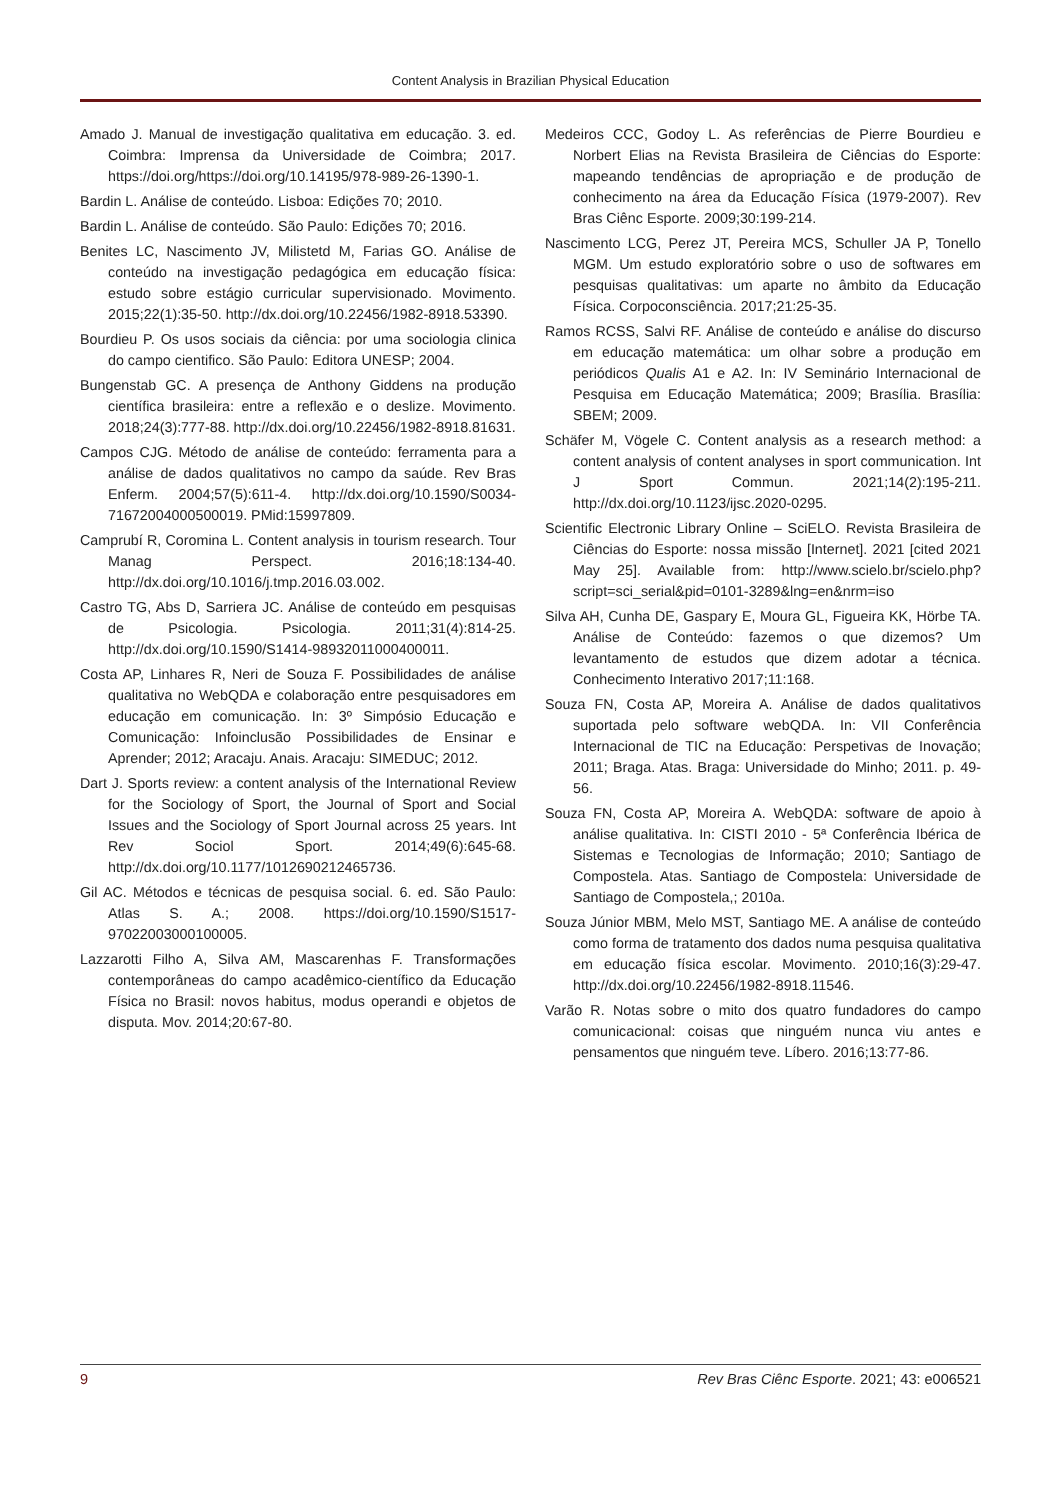Content Analysis in Brazilian Physical Education
Amado J. Manual de investigação qualitativa em educação. 3. ed. Coimbra: Imprensa da Universidade de Coimbra; 2017. https://doi.org/https://doi.org/10.14195/978-989-26-1390-1.
Bardin L. Análise de conteúdo. Lisboa: Edições 70; 2010.
Bardin L. Análise de conteúdo. São Paulo: Edições 70; 2016.
Benites LC, Nascimento JV, Milistetd M, Farias GO. Análise de conteúdo na investigação pedagógica em educação física: estudo sobre estágio curricular supervisionado. Movimento. 2015;22(1):35-50. http://dx.doi.org/10.22456/1982-8918.53390.
Bourdieu P. Os usos sociais da ciência: por uma sociologia clinica do campo cientifico. São Paulo: Editora UNESP; 2004.
Bungenstab GC. A presença de Anthony Giddens na produção científica brasileira: entre a reflexão e o deslize. Movimento. 2018;24(3):777-88. http://dx.doi.org/10.22456/1982-8918.81631.
Campos CJG. Método de análise de conteúdo: ferramenta para a análise de dados qualitativos no campo da saúde. Rev Bras Enferm. 2004;57(5):611-4. http://dx.doi.org/10.1590/S0034-71672004000500019. PMid:15997809.
Camprubí R, Coromina L. Content analysis in tourism research. Tour Manag Perspect. 2016;18:134-40. http://dx.doi.org/10.1016/j.tmp.2016.03.002.
Castro TG, Abs D, Sarriera JC. Análise de conteúdo em pesquisas de Psicologia. Psicologia. 2011;31(4):814-25. http://dx.doi.org/10.1590/S1414-98932011000400011.
Costa AP, Linhares R, Neri de Souza F. Possibilidades de análise qualitativa no WebQDA e colaboração entre pesquisadores em educação em comunicação. In: 3º Simpósio Educação e Comunicação: Infoinclusão Possibilidades de Ensinar e Aprender; 2012; Aracaju. Anais. Aracaju: SIMEDUC; 2012.
Dart J. Sports review: a content analysis of the International Review for the Sociology of Sport, the Journal of Sport and Social Issues and the Sociology of Sport Journal across 25 years. Int Rev Sociol Sport. 2014;49(6):645-68. http://dx.doi.org/10.1177/1012690212465736.
Gil AC. Métodos e técnicas de pesquisa social. 6. ed. São Paulo: Atlas S. A.; 2008. https://doi.org/10.1590/S1517-97022003000100005.
Lazzarotti Filho A, Silva AM, Mascarenhas F. Transformações contemporâneas do campo acadêmico-científico da Educação Física no Brasil: novos habitus, modus operandi e objetos de disputa. Mov. 2014;20:67-80.
Medeiros CCC, Godoy L. As referências de Pierre Bourdieu e Norbert Elias na Revista Brasileira de Ciências do Esporte: mapeando tendências de apropriação e de produção de conhecimento na área da Educação Física (1979-2007). Rev Bras Ciênc Esporte. 2009;30:199-214.
Nascimento LCG, Perez JT, Pereira MCS, Schuller JA P, Tonello MGM. Um estudo exploratório sobre o uso de softwares em pesquisas qualitativas: um aparte no âmbito da Educação Física. Corpoconsciência. 2017;21:25-35.
Ramos RCSS, Salvi RF. Análise de conteúdo e análise do discurso em educação matemática: um olhar sobre a produção em periódicos Qualis A1 e A2. In: IV Seminário Internacional de Pesquisa em Educação Matemática; 2009; Brasília. Brasília: SBEM; 2009.
Schäfer M, Vögele C. Content analysis as a research method: a content analysis of content analyses in sport communication. Int J Sport Commun. 2021;14(2):195-211. http://dx.doi.org/10.1123/ijsc.2020-0295.
Scientific Electronic Library Online – SciELO. Revista Brasileira de Ciências do Esporte: nossa missão [Internet]. 2021 [cited 2021 May 25]. Available from: http://www.scielo.br/scielo.php?script=sci_serial&pid=0101-3289&lng=en&nrm=iso
Silva AH, Cunha DE, Gaspary E, Moura GL, Figueira KK, Hörbe TA. Análise de Conteúdo: fazemos o que dizemos? Um levantamento de estudos que dizem adotar a técnica. Conhecimento Interativo 2017;11:168.
Souza FN, Costa AP, Moreira A. Análise de dados qualitativos suportada pelo software webQDA. In: VII Conferência Internacional de TIC na Educação: Perspetivas de Inovação; 2011; Braga. Atas. Braga: Universidade do Minho; 2011. p. 49-56.
Souza FN, Costa AP, Moreira A. WebQDA: software de apoio à análise qualitativa. In: CISTI 2010 - 5ª Conferência Ibérica de Sistemas e Tecnologias de Informação; 2010; Santiago de Compostela. Atas. Santiago de Compostela: Universidade de Santiago de Compostela,; 2010a.
Souza Júnior MBM, Melo MST, Santiago ME. A análise de conteúdo como forma de tratamento dos dados numa pesquisa qualitativa em educação física escolar. Movimento. 2010;16(3):29-47. http://dx.doi.org/10.22456/1982-8918.11546.
Varão R. Notas sobre o mito dos quatro fundadores do campo comunicacional: coisas que ninguém nunca viu antes e pensamentos que ninguém teve. Líbero. 2016;13:77-86.
9 Rev Bras Ciênc Esporte. 2021; 43: e006521